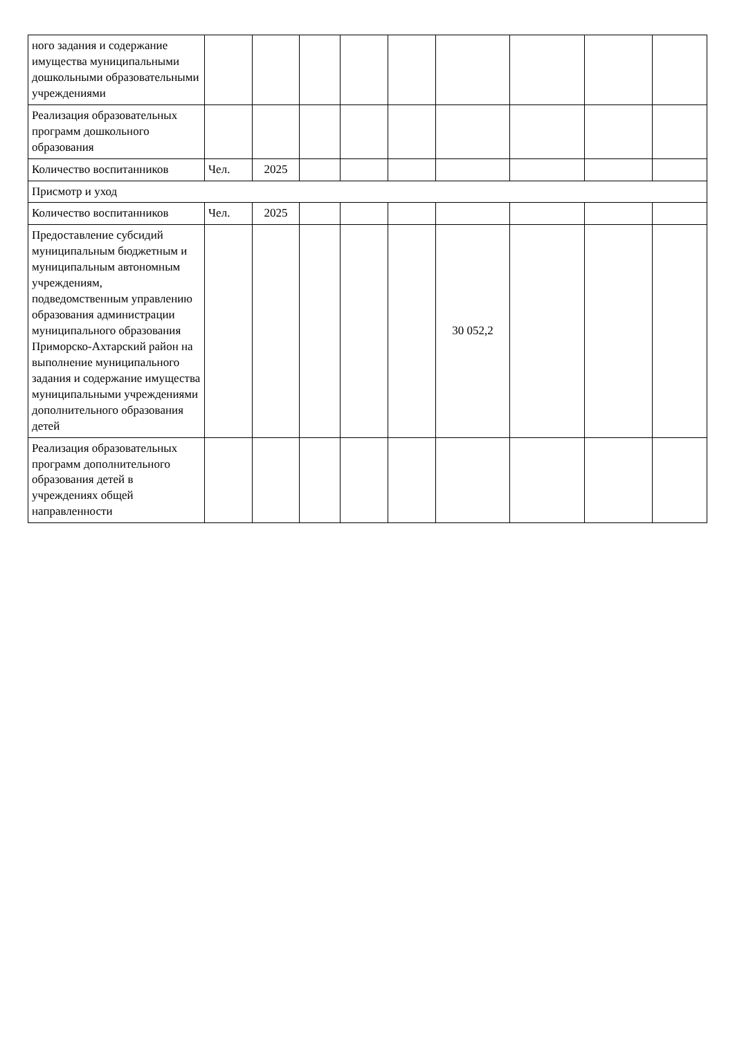| ного задания и содержание имущества муниципальными дошкольными образовательными учреждениями | | | | | | | | | |
| Реализация образовательных программ дошкольного образования | | | | | | | | | |
| Количество воспитанников | Чел. | 2025 | | | | | | | |
| Присмотр и уход | | | | | | | | | |
| Количество воспитанников | Чел. | 2025 | | | | | | | |
| Предоставление субсидий муниципальным бюджетным и муниципальным автономным учреждениям, подведомственным управлению образования администрации муниципального образования Приморско-Ахтарский район на выполнение муниципального задания и содержание имущества муниципальными учреждениями дополнительного образования детей | | | | | | 30 052,2 | | | |
| Реализация образовательных программ дополнительного образования детей в учреждениях общей направленности | | | | | | | | | |